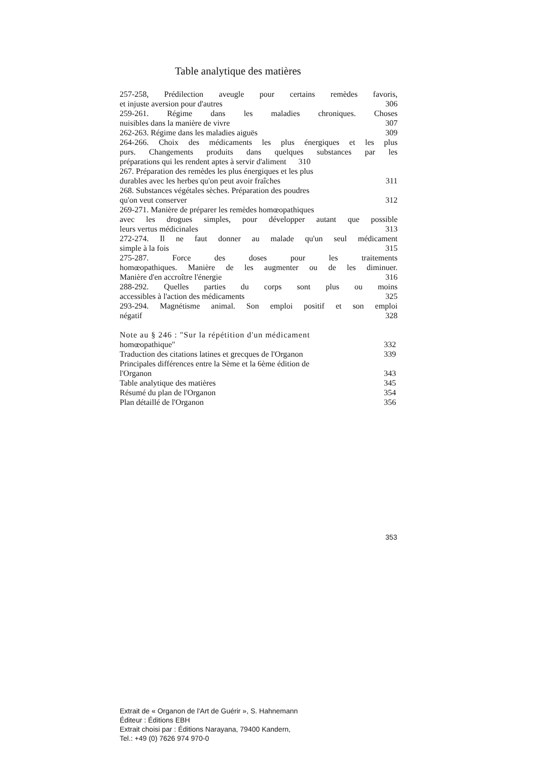Table analytique des matières
257-258, Prédilection aveugle pour certains remèdes favoris,
et injuste aversion pour d'autres 306
259-261. Régime dans les maladies chroniques. Choses
nuisibles dans la manière de vivre 307
262-263. Régime dans les maladies aiguës 309
264-266. Choix des médicaments les plus énergiques et les plus
purs. Changements produits dans quelques substances par les
préparations qui les rendent aptes à servir d'aliment 310
267. Préparation des remèdes les plus énergiques et les plus
durables avec les herbes qu'on peut avoir fraîches 311
268. Substances végétales sèches. Préparation des poudres
qu'on veut conserver 312
269-271. Manière de préparer les remèdes homœopathiques
avec les drogues simples, pour développer autant que possible
leurs vertus médicinales 313
272-274. Il ne faut donner au malade qu'un seul médicament
simple à la fois 315
275-287. Force des doses pour les traitements
homœopathiques. Manière de les augmenter ou de les diminuer.
Manière d'en accroître l'énergie 316
288-292. Quelles parties du corps sont plus ou moins
accessibles à l'action des médicaments 325
293-294. Magnétisme animal. Son emploi positif et son emploi
négatif 328
Note au § 246 : "Sur la répétition d'un médicament
homœopathique" 332
Traduction des citations latines et grecques de l'Organon 339
Principales différences entre la Sème et la 6ème édition de
l'Organon 343
Table analytique des matières 345
Résumé du plan de l'Organon 354
Plan détaillé de l'Organon 356
353
Extrait de « Organon de l'Art de Guérir », S. Hahnemann
Éditeur : Éditions EBH
Extrait choisi par : Éditions Narayana, 79400 Kandern,
Tel.: +49 (0) 7626 974 970-0